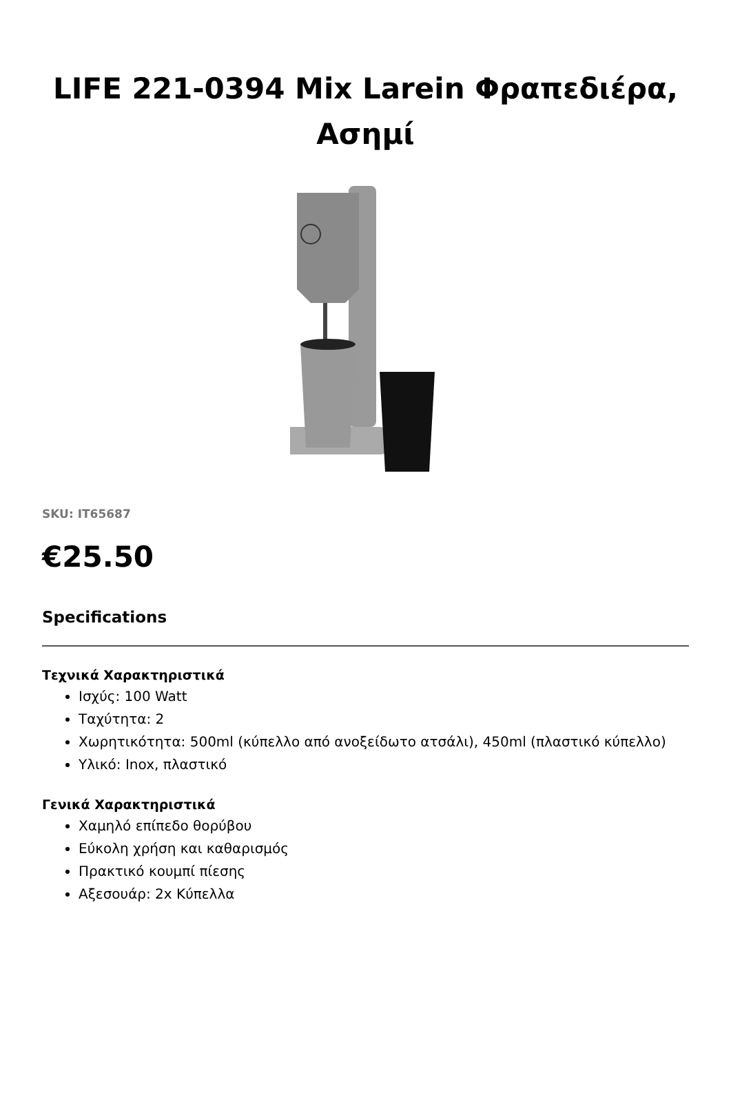LIFE 221-0394 Mix Larein Φραπεδιέρα, Ασημί
SKU: IT65687
€25.50
Specifications
Τεχνικά Χαρακτηριστικά
Ισχύς: 100 Watt
Ταχύτητα: 2
Χωρητικότητα: 500ml (κύπελλο από ανοξείδωτο ατσάλι), 450ml (πλαστικό κύπελλο)
Υλικό: Inox, πλαστικό
Γενικά Χαρακτηριστικά
Χαμηλό επίπεδο θορύβου
Εύκολη χρήση και καθαρισμός
Πρακτικό κουμπί πίεσης
Αξεσουάρ: 2x Κύπελλα